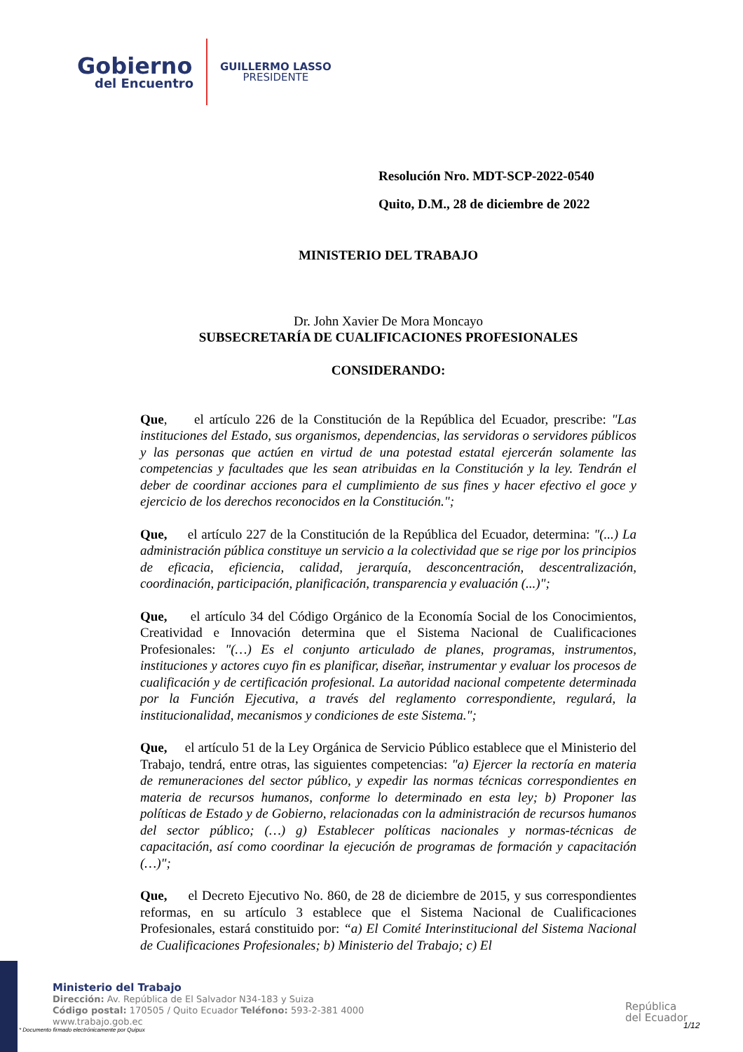Gobierno
del Encuentro
GUILLERMO LASSO
PRESIDENTE
Resolución Nro. MDT-SCP-2022-0540
Quito, D.M., 28 de diciembre de 2022
MINISTERIO DEL TRABAJO
Dr. John Xavier De Mora Moncayo
SUBSECRETARÍA DE CUALIFICACIONES PROFESIONALES
CONSIDERANDO:
Que, el artículo 226 de la Constitución de la República del Ecuador, prescribe: "Las instituciones del Estado, sus organismos, dependencias, las servidoras o servidores públicos y las personas que actúen en virtud de una potestad estatal ejercerán solamente las competencias y facultades que les sean atribuidas en la Constitución y la ley. Tendrán el deber de coordinar acciones para el cumplimiento de sus fines y hacer efectivo el goce y ejercicio de los derechos reconocidos en la Constitución.";
Que, el artículo 227 de la Constitución de la República del Ecuador, determina: "(...) La administración pública constituye un servicio a la colectividad que se rige por los principios de eficacia, eficiencia, calidad, jerarquía, desconcentración, descentralización, coordinación, participación, planificación, transparencia y evaluación (...)";
Que, el artículo 34 del Código Orgánico de la Economía Social de los Conocimientos, Creatividad e Innovación determina que el Sistema Nacional de Cualificaciones Profesionales: "(…) Es el conjunto articulado de planes, programas, instrumentos, instituciones y actores cuyo fin es planificar, diseñar, instrumentar y evaluar los procesos de cualificación y de certificación profesional. La autoridad nacional competente determinada por la Función Ejecutiva, a través del reglamento correspondiente, regulará, la institucionalidad, mecanismos y condiciones de este Sistema.";
Que, el artículo 51 de la Ley Orgánica de Servicio Público establece que el Ministerio del Trabajo, tendrá, entre otras, las siguientes competencias: "a) Ejercer la rectoría en materia de remuneraciones del sector público, y expedir las normas técnicas correspondientes en materia de recursos humanos, conforme lo determinado en esta ley; b) Proponer las políticas de Estado y de Gobierno, relacionadas con la administración de recursos humanos del sector público; (…) g) Establecer políticas nacionales y normas-técnicas de capacitación, así como coordinar la ejecución de programas de formación y capacitación (…)";
Que, el Decreto Ejecutivo No. 860, de 28 de diciembre de 2015, y sus correspondientes reformas, en su artículo 3 establece que el Sistema Nacional de Cualificaciones Profesionales, estará constituido por: “a) El Comité Interinstitucional del Sistema Nacional de Cualificaciones Profesionales; b) Ministerio del Trabajo; c) El
Ministerio del Trabajo
Dirección: Av. República de El Salvador N34-183 y Suiza
Código postal: 170505 / Quito Ecuador Teléfono: 593-2-381 4000
www.trabajo.gob.ec
* Documento firmado electrónicamente por Quipux
República
del Ecuador
1/12